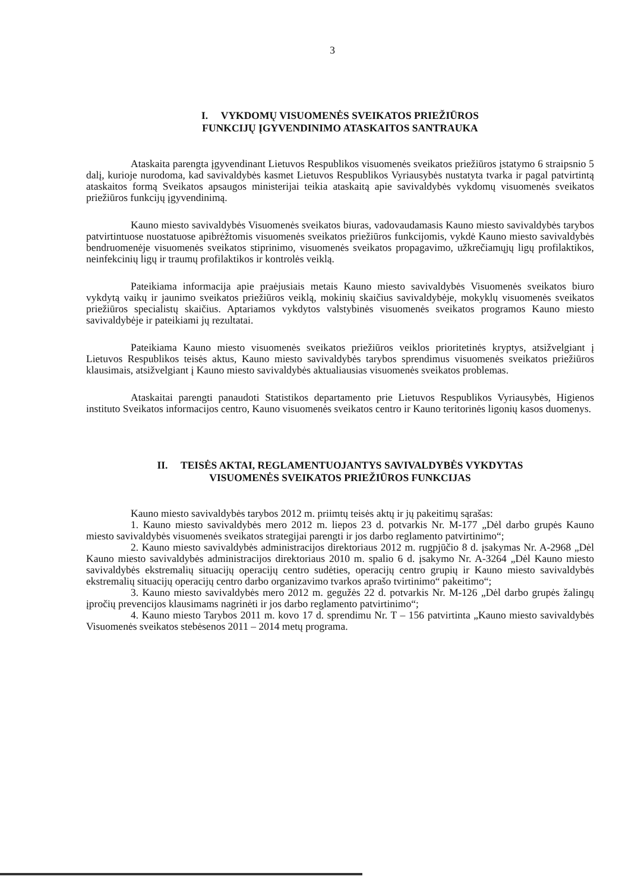3
I. VYKDOMŲ VISUOMENĖS SVEIKATOS PRIEŽIŪROS
FUNKCIJŲ ĮGYVENDINIMO ATASKAITOS SANTRAUKA
Ataskaita parengta įgyvendinant Lietuvos Respublikos visuomenės sveikatos priežiūros įstatymo 6 straipsnio 5 dalį, kurioje nurodoma, kad savivaldybės kasmet Lietuvos Respublikos Vyriausybės nustatyta tvarka ir pagal patvirtintą ataskaitos formą Sveikatos apsaugos ministerijai teikia ataskaitą apie savivaldybės vykdomų visuomenės sveikatos priežiūros funkcijų įgyvendinimą.
Kauno miesto savivaldybės Visuomenės sveikatos biuras, vadovaudamasis Kauno miesto savivaldybės tarybos patvirtintuose nuostatuose apibrėžtomis visuomenės sveikatos priežiūros funkcijomis, vykdė Kauno miesto savivaldybės bendruomenėje visuomenės sveikatos stiprinimo, visuomenės sveikatos propagavimo, užkrečiamųjų ligų profilaktikos, neinfekcinių ligų ir traumų profilaktikos ir kontrolės veiklą.
Pateikiama informacija apie praėjusiais metais Kauno miesto savivaldybės Visuomenės sveikatos biuro vykdytą vaikų ir jaunimo sveikatos priežiūros veiklą, mokinių skaičius savivaldybėje, mokyklų visuomenės sveikatos priežiūros specialistų skaičius. Aptariamos vykdytos valstybinės visuomenės sveikatos programos Kauno miesto savivaldybėje ir pateikiami jų rezultatai.
Pateikiama Kauno miesto visuomenės sveikatos priežiūros veiklos prioritetinės kryptys, atsižvelgiant į Lietuvos Respublikos teisės aktus, Kauno miesto savivaldybės tarybos sprendimus visuomenės sveikatos priežiūros klausimais, atsižvelgiant į Kauno miesto savivaldybės aktualiausias visuomenės sveikatos problemas.
Ataskaitai parengti panaudoti Statistikos departamento prie Lietuvos Respublikos Vyriausybės, Higienos instituto Sveikatos informacijos centro, Kauno visuomenės sveikatos centro ir Kauno teritorinės ligonių kasos duomenys.
II. TEISĖS AKTAI, REGLAMENTUOJANTYS SAVIVALDYBĖS VYKDYTAS
VISUOMENĖS SVEIKATOS PRIEŽIŪROS FUNKCIJAS
Kauno miesto savivaldybės tarybos 2012 m. priimtų teisės aktų ir jų pakeitimų sąrašas:
1. Kauno miesto savivaldybės mero 2012 m. liepos 23 d. potvarkis Nr. M-177 „Dėl darbo grupės Kauno miesto savivaldybės visuomenės sveikatos strategijai parengti ir jos darbo reglamento patvirtinimo“;
2. Kauno miesto savivaldybės administracijos direktoriaus 2012 m. rugpjūčio 8 d. įsakymas Nr. A-2968 „Dėl Kauno miesto savivaldybės administracijos direktoriaus 2010 m. spalio 6 d. įsakymo Nr. A-3264 „Dėl Kauno miesto savivaldybės ekstremalių situacijų operacijų centro sudėties, operacijų centro grupių ir Kauno miesto savivaldybės ekstremalių situacijų operacijų centro darbo organizavimo tvarkos aprašo tvirtinimo“ pakeitimo“;
3. Kauno miesto savivaldybės mero 2012 m. gegužės 22 d. potvarkis Nr. M-126 „Dėl darbo grupės žalingų įpročių prevencijos klausimams nagrinėti ir jos darbo reglamento patvirtinimo“;
4. Kauno miesto Tarybos 2011 m. kovo 17 d. sprendimu Nr. T – 156 patvirtinta „Kauno miesto savivaldybės Visuomenės sveikatos stebėsenos 2011 – 2014 metų programa.